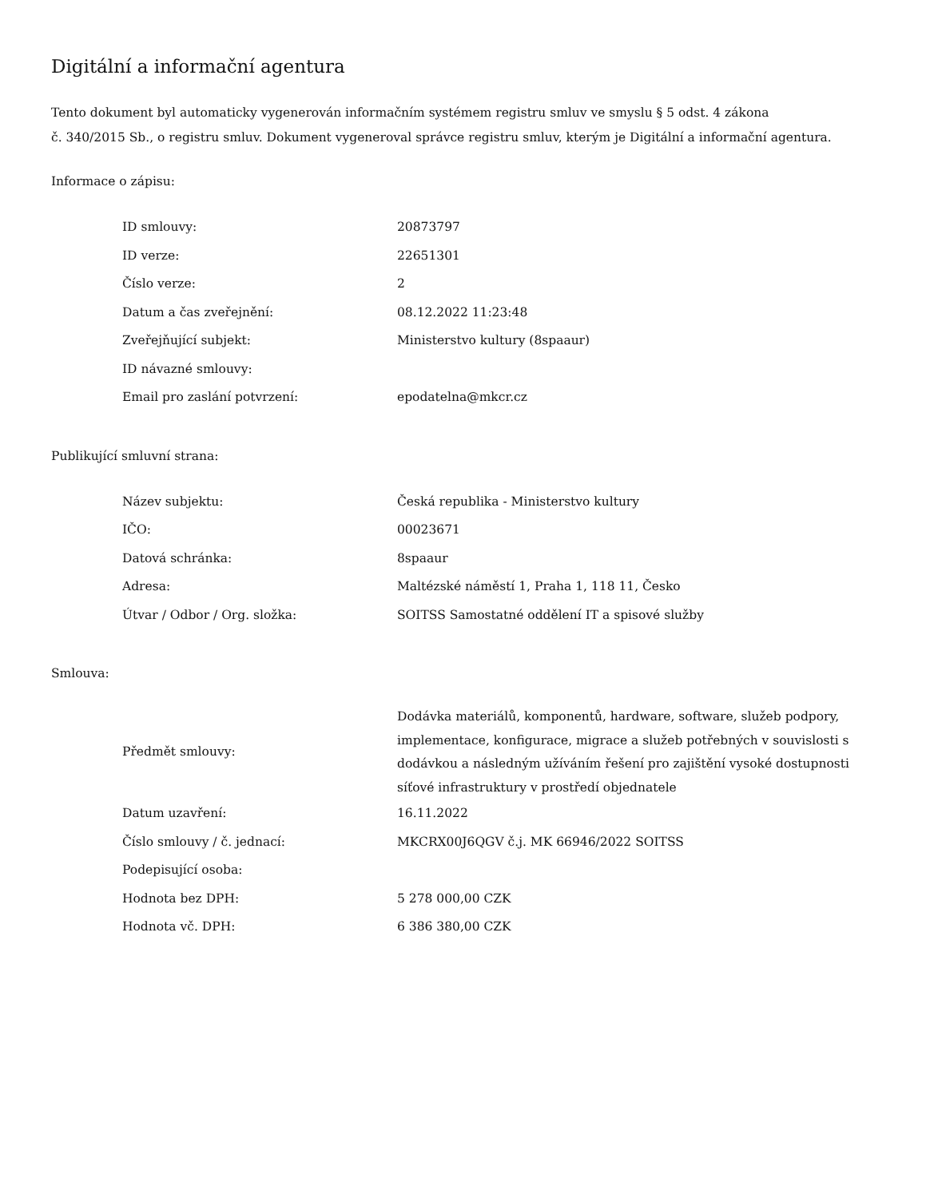Digitální a informační agentura
Tento dokument byl automaticky vygenerován informačním systémem registru smluv ve smyslu § 5 odst. 4 zákona
č. 340/2015 Sb., o registru smluv. Dokument vygeneroval správce registru smluv, kterým je Digitální a informační agentura.
Informace o zápisu:
| ID smlouvy: | 20873797 |
| ID verze: | 22651301 |
| Číslo verze: | 2 |
| Datum a čas zveřejnění: | 08.12.2022 11:23:48 |
| Zveřejňující subjekt: | Ministerstvo kultury (8spaaur) |
| ID návazné smlouvy: | |
| Email pro zaslání potvrzení: | epodatelna@mkcr.cz |
Publikující smluvní strana:
| Název subjektu: | Česká republika - Ministerstvo kultury |
| IČO: | 00023671 |
| Datová schránka: | 8spaaur |
| Adresa: | Maltézské náměstí 1, Praha 1, 118 11, Česko |
| Útvar / Odbor / Org. složka: | SOITSS Samostatné oddělení IT a spisové služby |
Smlouva:
| Předmět smlouvy: | Dodávka materiálů, komponentů, hardware, software, služeb podpory, implementace, konfigurace, migrace a služeb potřebných v souvislosti s dodávkou a následným užíváním řešení pro zajištění vysoké dostupnosti síťové infrastruktury v prostředí objednatele |
| Datum uzavření: | 16.11.2022 |
| Číslo smlouvy / č. jednací: | MKCRX00J6QGV č.j. MK 66946/2022 SOITSS |
| Podepisující osoba: | |
| Hodnota bez DPH: | 5 278 000,00 CZK |
| Hodnota vč. DPH: | 6 386 380,00 CZK |